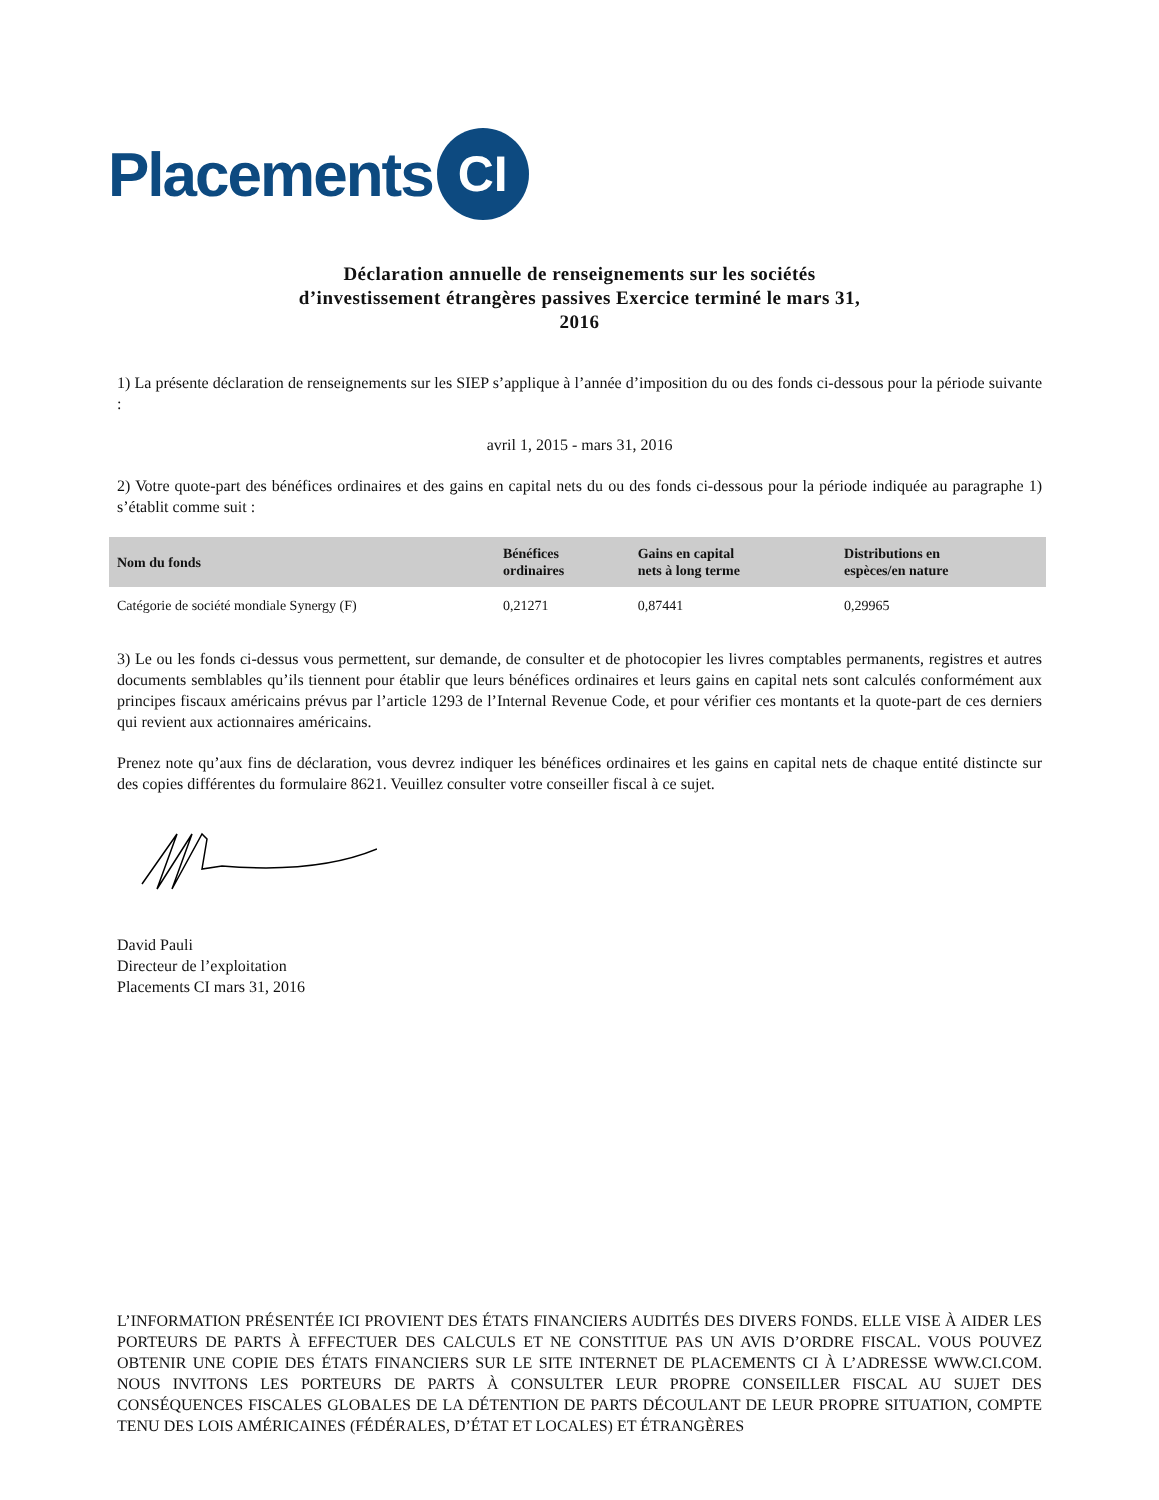Placements CI
Déclaration annuelle de renseignements sur les sociétés
d’investissement étrangères passives Exercice terminé le mars 31,
2016
1) La présente déclaration de renseignements sur les SIEP s’applique à l’année d’imposition du ou des fonds ci-dessous pour la période suivante :
avril 1, 2015 - mars 31, 2016
2) Votre quote-part des bénéfices ordinaires et des gains en capital nets du ou des fonds ci-dessous pour la période indiquée au paragraphe 1) s’établit comme suit :
| Nom du fonds | Bénéfices ordinaires | Gains en capital nets à long terme | Distributions en espèces/en nature |
| --- | --- | --- | --- |
| Catégorie de société mondiale Synergy (F) | 0,21271 | 0,87441 | 0,29965 |
3) Le ou les fonds ci-dessus vous permettent, sur demande, de consulter et de photocopier les livres comptables permanents, registres et autres documents semblables qu’ils tiennent pour établir que leurs bénéfices ordinaires et leurs gains en capital nets sont calculés conformément aux principes fiscaux américains prévus par l’article 1293 de l’Internal Revenue Code, et pour vérifier ces montants et la quote-part de ces derniers qui revient aux actionnaires américains.
Prenez note qu’aux fins de déclaration, vous devrez indiquer les bénéfices ordinaires et les gains en capital nets de chaque entité distincte sur des copies différentes du formulaire 8621. Veuillez consulter votre conseiller fiscal à ce sujet.
David Pauli
Directeur de l’exploitation
Placements CI mars 31, 2016
L’INFORMATION PRÉSENTÉE ICI PROVIENT DES ÉTATS FINANCIERS AUDITÉS DES DIVERS FONDS. ELLE VISE À AIDER LES PORTEURS DE PARTS À EFFECTUER DES CALCULS ET NE CONSTITUE PAS UN AVIS D’ORDRE FISCAL. VOUS POUVEZ OBTENIR UNE COPIE DES ÉTATS FINANCIERS SUR LE SITE INTERNET DE PLACEMENTS CI À L’ADRESSE WWW.CI.COM. NOUS INVITONS LES PORTEURS DE PARTS À CONSULTER LEUR PROPRE CONSEILLER FISCAL AU SUJET DES CONSÉQUENCES FISCALES GLOBALES DE LA DÉTENTION DE PARTS DÉCOULANT DE LEUR PROPRE SITUATION, COMPTE TENU DES LOIS AMÉRICAINES (FÉDÉRALES, D’ÉTAT ET LOCALES) ET ÉTRANGÈRES